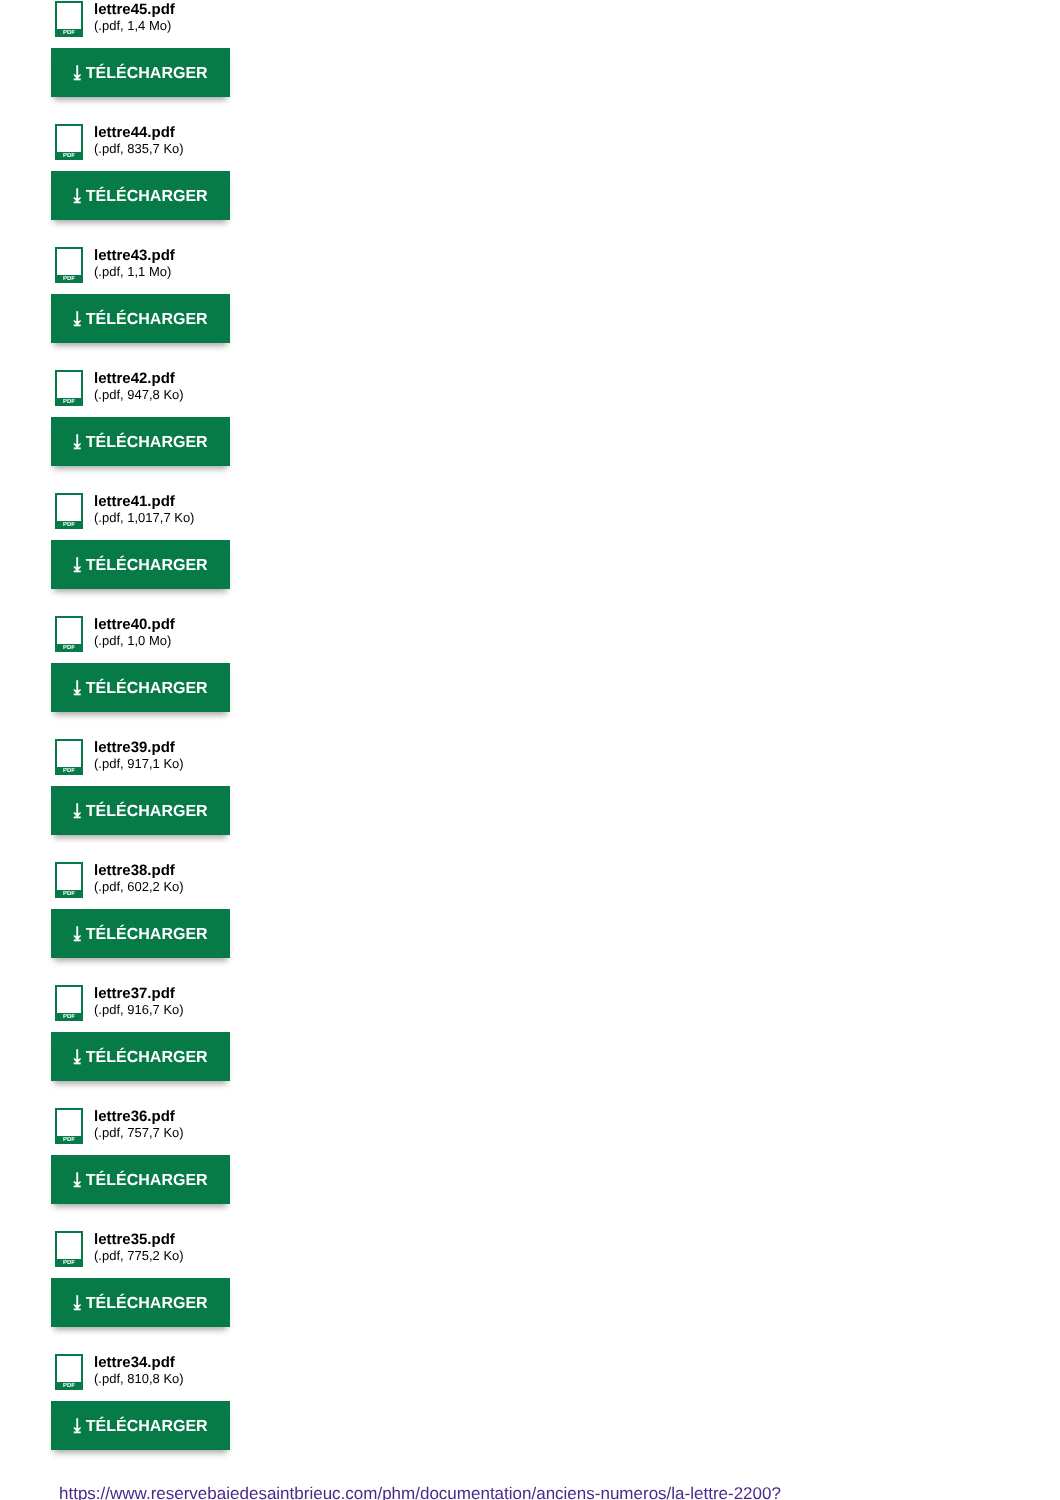PDF
lettre45.pdf
(.pdf, 1,4 Mo)
⤓ TÉLÉCHARGER
PDF
lettre44.pdf
(.pdf, 835,7 Ko)
⤓ TÉLÉCHARGER
PDF
lettre43.pdf
(.pdf, 1,1 Mo)
⤓ TÉLÉCHARGER
PDF
lettre42.pdf
(.pdf, 947,8 Ko)
⤓ TÉLÉCHARGER
PDF
lettre41.pdf
(.pdf, 1,017,7 Ko)
⤓ TÉLÉCHARGER
PDF
lettre40.pdf
(.pdf, 1,0 Mo)
⤓ TÉLÉCHARGER
PDF
lettre39.pdf
(.pdf, 917,1 Ko)
⤓ TÉLÉCHARGER
PDF
lettre38.pdf
(.pdf, 602,2 Ko)
⤓ TÉLÉCHARGER
PDF
lettre37.pdf
(.pdf, 916,7 Ko)
⤓ TÉLÉCHARGER
PDF
lettre36.pdf
(.pdf, 757,7 Ko)
⤓ TÉLÉCHARGER
PDF
lettre35.pdf
(.pdf, 775,2 Ko)
⤓ TÉLÉCHARGER
PDF
lettre34.pdf
(.pdf, 810,8 Ko)
⤓ TÉLÉCHARGER
https://www.reservebaiedesaintbrieuc.com/phm/documentation/anciens-numeros/la-lettre-2200?